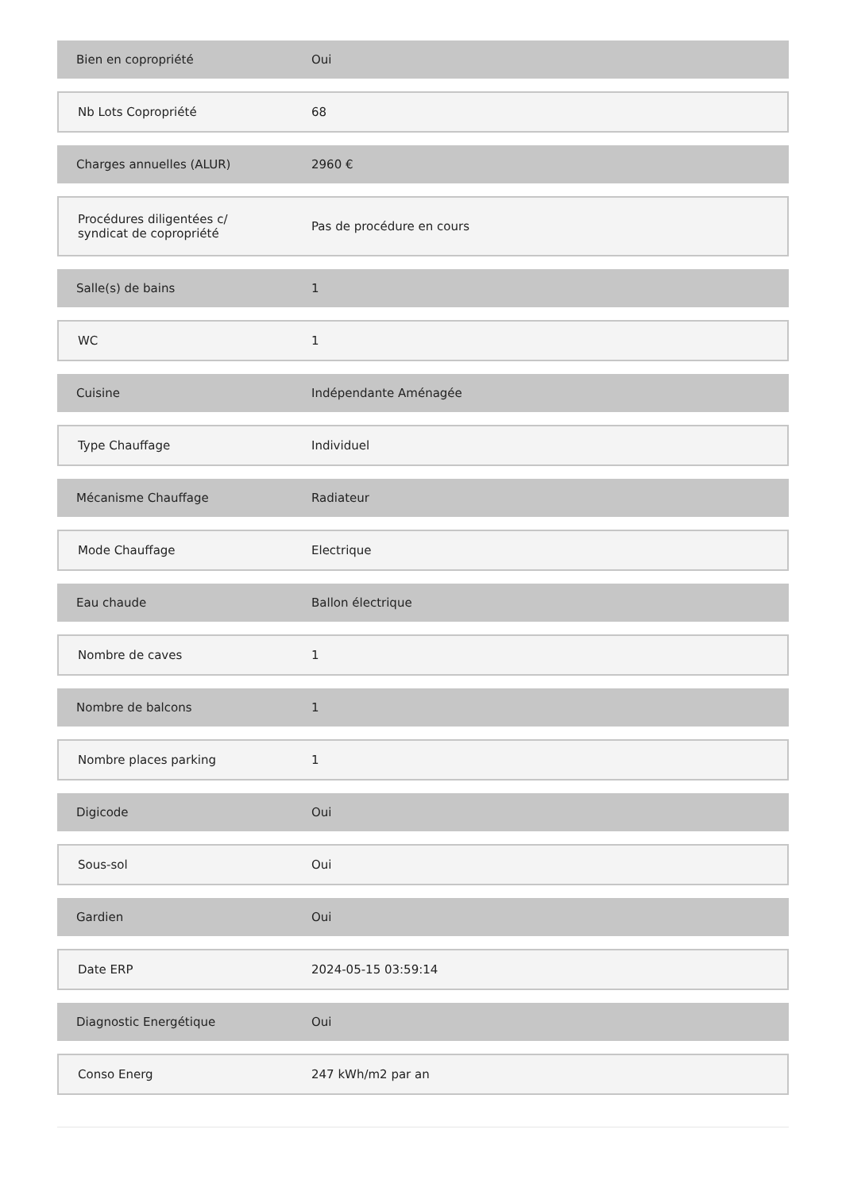| Bien en copropriété | Oui |
| Nb Lots Copropriété | 68 |
| Charges annuelles (ALUR) | 2960 € |
| Procédures diligentées c/ syndicat de copropriété | Pas de procédure en cours |
| Salle(s) de bains | 1 |
| WC | 1 |
| Cuisine | Indépendante Aménagée |
| Type Chauffage | Individuel |
| Mécanisme Chauffage | Radiateur |
| Mode Chauffage | Electrique |
| Eau chaude | Ballon électrique |
| Nombre de caves | 1 |
| Nombre de balcons | 1 |
| Nombre places parking | 1 |
| Digicode | Oui |
| Sous-sol | Oui |
| Gardien | Oui |
| Date ERP | 2024-05-15 03:59:14 |
| Diagnostic Energétique | Oui |
| Conso Energ | 247 kWh/m2 par an |